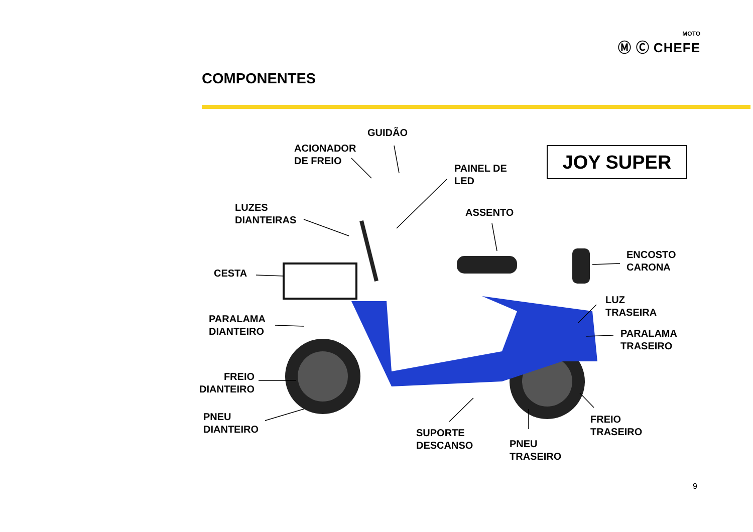MOTO
Ⓜ Ⓒ CHEFE
COMPONENTES
JOY SUPER
GUIDÃO
ACIONADOR
DE FREIO
PAINEL DE
LED
LUZES
DIANTEIRAS
ASSENTO
ENCOSTO
CARONA
CESTA
LUZ
TRASEIRA
PARALAMA
DIANTEIRO
PARALAMA
TRASEIRO
FREIO
DIANTEIRO
PNEU
DIANTEIRO
FREIO
TRASEIRO
SUPORTE
DESCANSO
PNEU
TRASEIRO
9